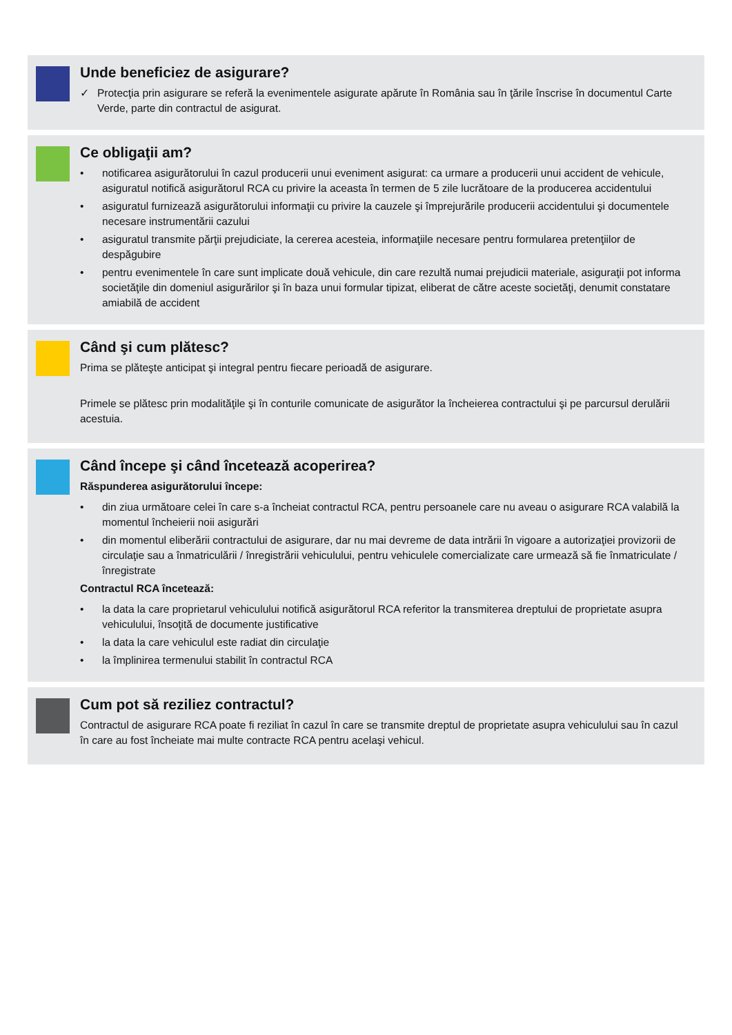Unde beneficiez de asigurare?
✓ Protecţia prin asigurare se referă la evenimentele asigurate apărute în România sau în ţările înscrise în documentul Carte Verde, parte din contractul de asigurat.
Ce obligaţii am?
• notificarea asigurătorului în cazul producerii unui eveniment asigurat: ca urmare a producerii unui accident de vehicule, asiguratul notifică asigurătorul RCA cu privire la aceasta în termen de 5 zile lucrătoare de la producerea accidentului
• asiguratul furnizează asigurătorului informaţii cu privire la cauzele şi împrejurările producerii accidentului şi documentele necesare instrumentării cazului
• asiguratul transmite părţii prejudiciate, la cererea acesteia, informaţiile necesare pentru formularea pretenţiilor de despăgubire
• pentru evenimentele în care sunt implicate două vehicule, din care rezultă numai prejudicii materiale, asiguraţii pot informa societăţile din domeniul asigurărilor şi în baza unui formular tipizat, eliberat de către aceste societăţi, denumit constatare amiabilă de accident
Când şi cum plătesc?
Prima se plăteşte anticipat şi integral pentru fiecare perioadă de asigurare.
Primele se plătesc prin modalităţile şi în conturile comunicate de asigurător la încheierea contractului şi pe parcursul derulării acestuia.
Când începe şi când încetează acoperirea?
Răspunderea asigurătorului începe:
• din ziua următoare celei în care s-a încheiat contractul RCA, pentru persoanele care nu aveau o asigurare RCA valabilă la momentul încheierii noii asigurări
• din momentul eliberării contractului de asigurare, dar nu mai devreme de data intrării în vigoare a autorizaţiei provizorii de circulaţie sau a înmatriculării / înregistrării vehiculului, pentru vehiculele comercializate care urmează să fie înmatriculate / înregistrate
Contractul RCA încetează:
• la data la care proprietarul vehiculului notifică asigurătorul RCA referitor la transmiterea dreptului de proprietate asupra vehiculului, însoţită de documente justificative
• la data la care vehiculul este radiat din circulaţie
• la împlinirea termenului stabilit în contractul RCA
Cum pot să reziliez contractul?
Contractul de asigurare RCA poate fi reziliat în cazul în care se transmite dreptul de proprietate asupra vehiculului sau în cazul în care au fost încheiate mai multe contracte RCA pentru acelaşi vehicul.